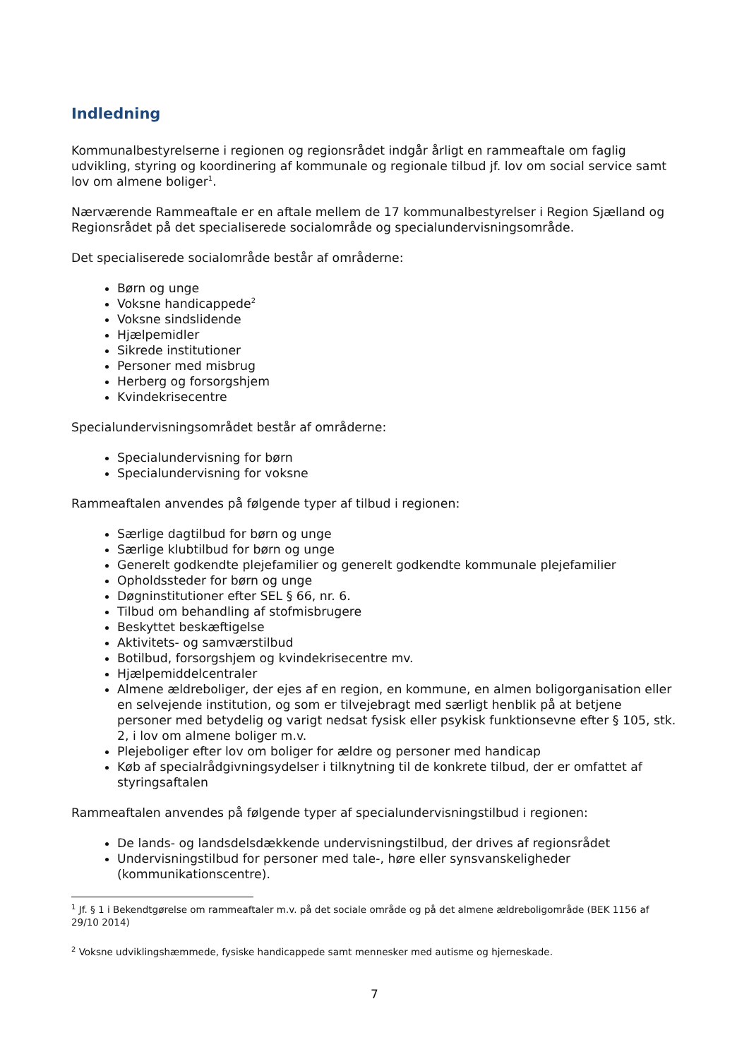Indledning
Kommunalbestyrelserne i regionen og regionsrådet indgår årligt en rammeaftale om faglig udvikling, styring og koordinering af kommunale og regionale tilbud jf. lov om social service samt lov om almene boliger<sup>1</sup>.
Nærværende Rammeaftale er en aftale mellem de 17 kommunalbestyrelser i Region Sjælland og Regionsrådet på det specialiserede socialområde og specialundervisningsområde.
Det specialiserede socialområde består af områderne:
Børn og unge
Voksne handicappede<sup>2</sup>
Voksne sindslidende
Hjælpemidler
Sikrede institutioner
Personer med misbrug
Herberg og forsorgshjem
Kvindekrisecentre
Specialundervisningsområdet består af områderne:
Specialundervisning for børn
Specialundervisning for voksne
Rammeaftalen anvendes på følgende typer af tilbud i regionen:
Særlige dagtilbud for børn og unge
Særlige klubtilbud for børn og unge
Generelt godkendte plejefamilier og generelt godkendte kommunale plejefamilier
Opholdssteder for børn og unge
Døgninstitutioner efter SEL § 66, nr. 6.
Tilbud om behandling af stofmisbrugere
Beskyttet beskæftigelse
Aktivitets- og samværstilbud
Botilbud, forsorgshjem og kvindekrisecentre mv.
Hjælpemiddelcentraler
Almene ældreboliger, der ejes af en region, en kommune, en almen boligorganisation eller en selvejende institution, og som er tilvejebragt med særligt henblik på at betjene personer med betydelig og varigt nedsat fysisk eller psykisk funktionsevne efter § 105, stk. 2, i lov om almene boliger m.v.
Plejeboliger efter lov om boliger for ældre og personer med handicap
Køb af specialrådgivningsydelser i tilknytning til de konkrete tilbud, der er omfattet af styringsaftalen
Rammeaftalen anvendes på følgende typer af specialundervisningstilbud i regionen:
De lands- og landsdelsdækkende undervisningstilbud, der drives af regionsrådet
Undervisningstilbud for personer med tale-, høre eller synsvanskeligheder (kommunikationscentre).
<sup>1</sup> Jf. § 1 i Bekendtgørelse om rammeaftaler m.v. på det sociale område og på det almene ældreboligområde (BEK 1156 af 29/10 2014)
<sup>2</sup> Voksne udviklingshæmmede, fysiske handicappede samt mennesker med autisme og hjerneskade.
7